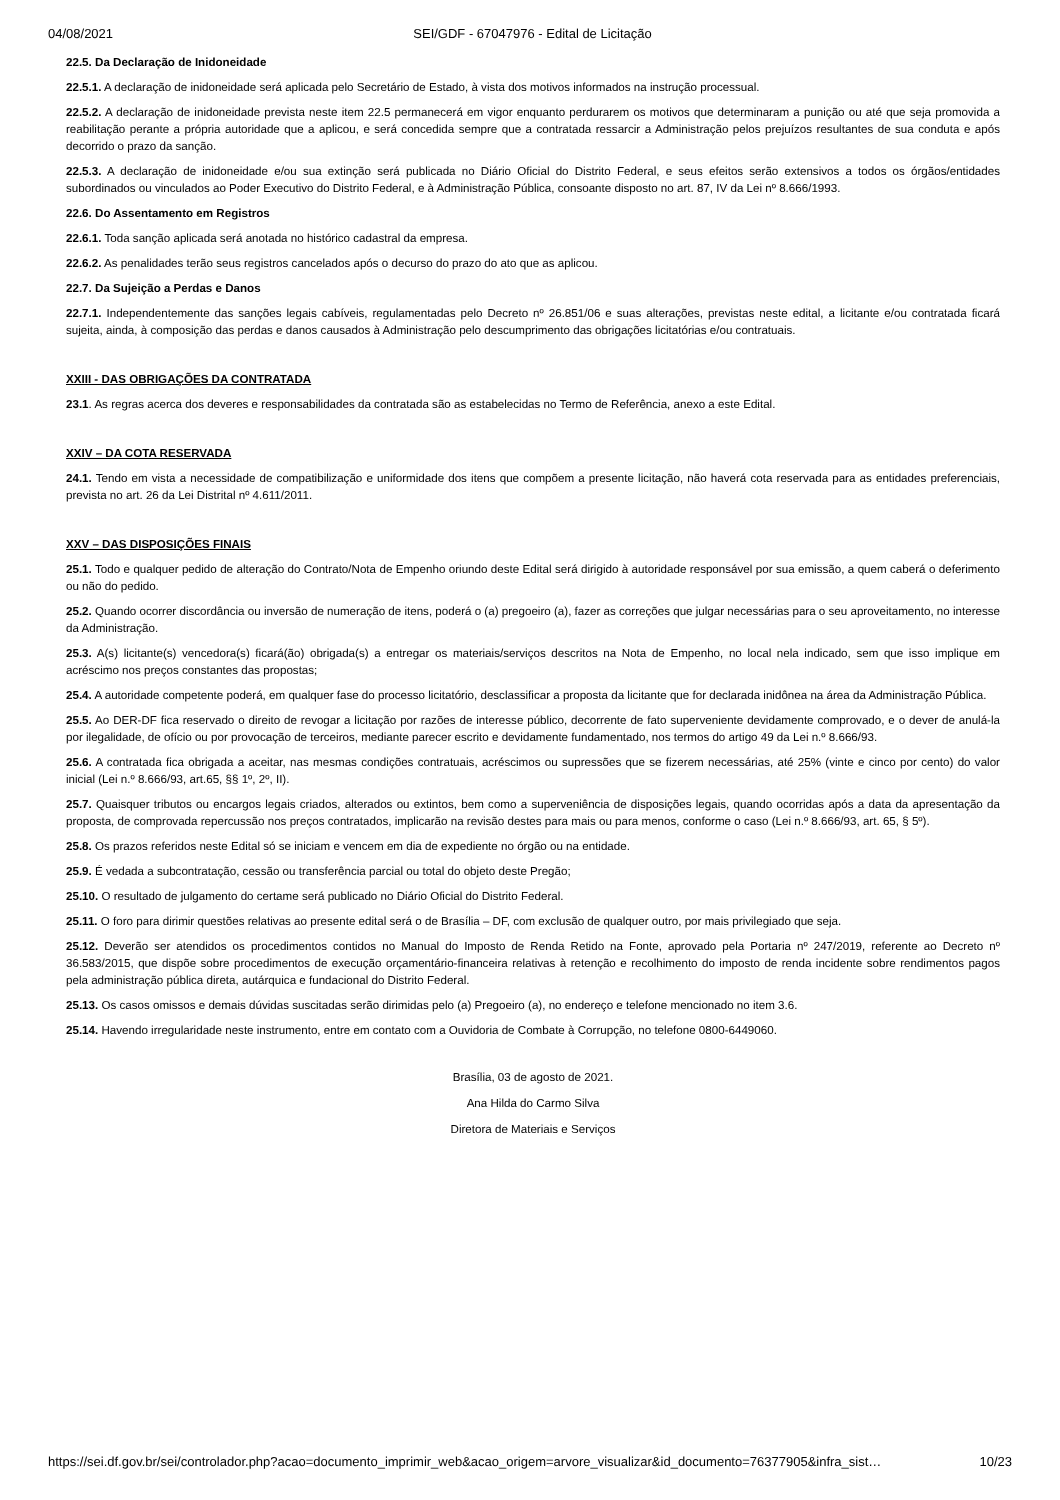04/08/2021 SEI/GDF - 67047976 - Edital de Licitação
22.5. Da Declaração de Inidoneidade
22.5.1. A declaração de inidoneidade será aplicada pelo Secretário de Estado, à vista dos motivos informados na instrução processual.
22.5.2. A declaração de inidoneidade prevista neste item 22.5 permanecerá em vigor enquanto perdurarem os motivos que determinaram a punição ou até que seja promovida a reabilitação perante a própria autoridade que a aplicou, e será concedida sempre que a contratada ressarcir a Administração pelos prejuízos resultantes de sua conduta e após decorrido o prazo da sanção.
22.5.3. A declaração de inidoneidade e/ou sua extinção será publicada no Diário Oficial do Distrito Federal, e seus efeitos serão extensivos a todos os órgãos/entidades subordinados ou vinculados ao Poder Executivo do Distrito Federal, e à Administração Pública, consoante disposto no art. 87, IV da Lei nº 8.666/1993.
22.6. Do Assentamento em Registros
22.6.1. Toda sanção aplicada será anotada no histórico cadastral da empresa.
22.6.2. As penalidades terão seus registros cancelados após o decurso do prazo do ato que as aplicou.
22.7. Da Sujeição a Perdas e Danos
22.7.1. Independentemente das sanções legais cabíveis, regulamentadas pelo Decreto nº 26.851/06 e suas alterações, previstas neste edital, a licitante e/ou contratada ficará sujeita, ainda, à composição das perdas e danos causados à Administração pelo descumprimento das obrigações licitatórias e/ou contratuais.
XXIII - DAS OBRIGAÇÕES DA CONTRATADA
23.1. As regras acerca dos deveres e responsabilidades da contratada são as estabelecidas no Termo de Referência, anexo a este Edital.
XXIV – DA COTA RESERVADA
24.1. Tendo em vista a necessidade de compatibilização e uniformidade dos itens que compõem a presente licitação, não haverá cota reservada para as entidades preferenciais, prevista no art. 26 da Lei Distrital nº 4.611/2011.
XXV – DAS DISPOSIÇÕES FINAIS
25.1. Todo e qualquer pedido de alteração do Contrato/Nota de Empenho oriundo deste Edital será dirigido à autoridade responsável por sua emissão, a quem caberá o deferimento ou não do pedido.
25.2. Quando ocorrer discordância ou inversão de numeração de itens, poderá o (a) pregoeiro (a), fazer as correções que julgar necessárias para o seu aproveitamento, no interesse da Administração.
25.3. A(s) licitante(s) vencedora(s) ficará(ão) obrigada(s) a entregar os materiais/serviços descritos na Nota de Empenho, no local nela indicado, sem que isso implique em acréscimo nos preços constantes das propostas;
25.4. A autoridade competente poderá, em qualquer fase do processo licitatório, desclassificar a proposta da licitante que for declarada inidônea na área da Administração Pública.
25.5. Ao DER-DF fica reservado o direito de revogar a licitação por razões de interesse público, decorrente de fato superveniente devidamente comprovado, e o dever de anulá-la por ilegalidade, de ofício ou por provocação de terceiros, mediante parecer escrito e devidamente fundamentado, nos termos do artigo 49 da Lei n.º 8.666/93.
25.6. A contratada fica obrigada a aceitar, nas mesmas condições contratuais, acréscimos ou supressões que se fizerem necessárias, até 25% (vinte e cinco por cento) do valor inicial (Lei n.º 8.666/93, art.65, §§ 1º, 2º, II).
25.7. Quaisquer tributos ou encargos legais criados, alterados ou extintos, bem como a superveniência de disposições legais, quando ocorridas após a data da apresentação da proposta, de comprovada repercussão nos preços contratados, implicarão na revisão destes para mais ou para menos, conforme o caso (Lei n.º 8.666/93, art. 65, § 5º).
25.8. Os prazos referidos neste Edital só se iniciam e vencem em dia de expediente no órgão ou na entidade.
25.9. É vedada a subcontratação, cessão ou transferência parcial ou total do objeto deste Pregão;
25.10. O resultado de julgamento do certame será publicado no Diário Oficial do Distrito Federal.
25.11. O foro para dirimir questões relativas ao presente edital será o de Brasília – DF, com exclusão de qualquer outro, por mais privilegiado que seja.
25.12. Deverão ser atendidos os procedimentos contidos no Manual do Imposto de Renda Retido na Fonte, aprovado pela Portaria nº 247/2019, referente ao Decreto nº 36.583/2015, que dispõe sobre procedimentos de execução orçamentário-financeira relativas à retenção e recolhimento do imposto de renda incidente sobre rendimentos pagos pela administração pública direta, autárquica e fundacional do Distrito Federal.
25.13. Os casos omissos e demais dúvidas suscitadas serão dirimidas pelo (a) Pregoeiro (a), no endereço e telefone mencionado no item 3.6.
25.14. Havendo irregularidade neste instrumento, entre em contato com a Ouvidoria de Combate à Corrupção, no telefone 0800-6449060.
Brasília, 03 de agosto de 2021.
Ana Hilda do Carmo Silva
Diretora de Materiais e Serviços
https://sei.df.gov.br/sei/controlador.php?acao=documento_imprimir_web&acao_origem=arvore_visualizar&id_documento=76377905&infra_sist… 10/23